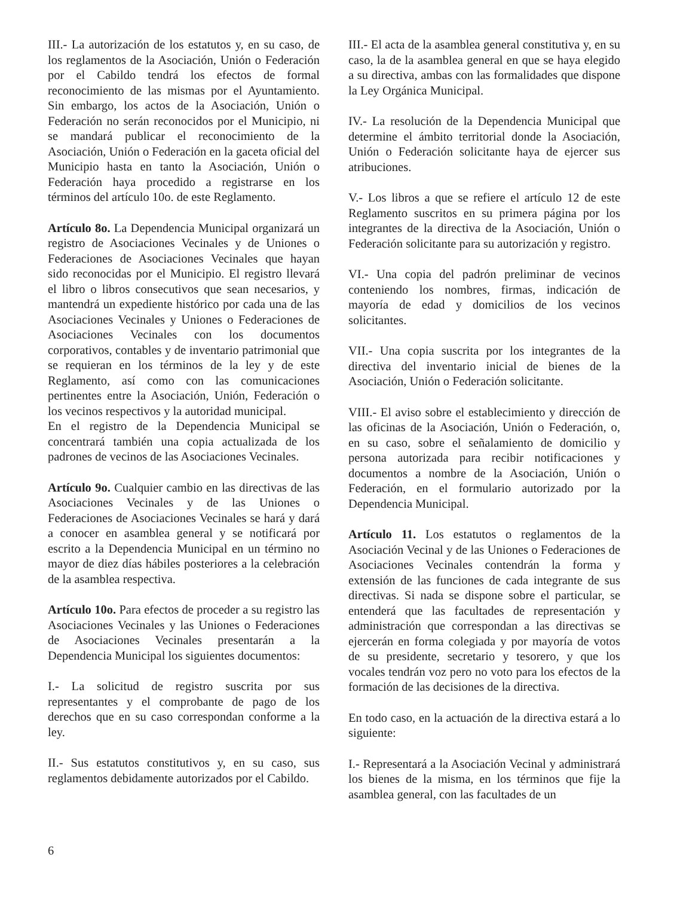III.- La autorización de los estatutos y, en su caso, de los reglamentos de la Asociación, Unión o Federación por el Cabildo tendrá los efectos de formal reconocimiento de las mismas por el Ayuntamiento. Sin embargo, los actos de la Asociación, Unión o Federación no serán reconocidos por el Municipio, ni se mandará publicar el reconocimiento de la Asociación, Unión o Federación en la gaceta oficial del Municipio hasta en tanto la Asociación, Unión o Federación haya procedido a registrarse en los términos del artículo 10o. de este Reglamento.
Artículo 8o. La Dependencia Municipal organizará un registro de Asociaciones Vecinales y de Uniones o Federaciones de Asociaciones Vecinales que hayan sido reconocidas por el Municipio. El registro llevará el libro o libros consecutivos que sean necesarios, y mantendrá un expediente histórico por cada una de las Asociaciones Vecinales y Uniones o Federaciones de Asociaciones Vecinales con los documentos corporativos, contables y de inventario patrimonial que se requieran en los términos de la ley y de este Reglamento, así como con las comunicaciones pertinentes entre la Asociación, Unión, Federación o los vecinos respectivos y la autoridad municipal.
En el registro de la Dependencia Municipal se concentrará también una copia actualizada de los padrones de vecinos de las Asociaciones Vecinales.
Artículo 9o. Cualquier cambio en las directivas de las Asociaciones Vecinales y de las Uniones o Federaciones de Asociaciones Vecinales se hará y dará a conocer en asamblea general y se notificará por escrito a la Dependencia Municipal en un término no mayor de diez días hábiles posteriores a la celebración de la asamblea respectiva.
Artículo 10o. Para efectos de proceder a su registro las Asociaciones Vecinales y las Uniones o Federaciones de Asociaciones Vecinales presentarán a la Dependencia Municipal los siguientes documentos:
I.- La solicitud de registro suscrita por sus representantes y el comprobante de pago de los derechos que en su caso correspondan conforme a la ley.
II.- Sus estatutos constitutivos y, en su caso, sus reglamentos debidamente autorizados por el Cabildo.
III.- El acta de la asamblea general constitutiva y, en su caso, la de la asamblea general en que se haya elegido a su directiva, ambas con las formalidades que dispone la Ley Orgánica Municipal.
IV.- La resolución de la Dependencia Municipal que determine el ámbito territorial donde la Asociación, Unión o Federación solicitante haya de ejercer sus atribuciones.
V.- Los libros a que se refiere el artículo 12 de este Reglamento suscritos en su primera página por los integrantes de la directiva de la Asociación, Unión o Federación solicitante para su autorización y registro.
VI.- Una copia del padrón preliminar de vecinos conteniendo los nombres, firmas, indicación de mayoría de edad y domicilios de los vecinos solicitantes.
VII.- Una copia suscrita por los integrantes de la directiva del inventario inicial de bienes de la Asociación, Unión o Federación solicitante.
VIII.- El aviso sobre el establecimiento y dirección de las oficinas de la Asociación, Unión o Federación, o, en su caso, sobre el señalamiento de domicilio y persona autorizada para recibir notificaciones y documentos a nombre de la Asociación, Unión o Federación, en el formulario autorizado por la Dependencia Municipal.
Artículo 11. Los estatutos o reglamentos de la Asociación Vecinal y de las Uniones o Federaciones de Asociaciones Vecinales contendrán la forma y extensión de las funciones de cada integrante de sus directivas. Si nada se dispone sobre el particular, se entenderá que las facultades de representación y administración que correspondan a las directivas se ejercerán en forma colegiada y por mayoría de votos de su presidente, secretario y tesorero, y que los vocales tendrán voz pero no voto para los efectos de la formación de las decisiones de la directiva.
En todo caso, en la actuación de la directiva estará a lo siguiente:
I.- Representará a la Asociación Vecinal y administrará los bienes de la misma, en los términos que fije la asamblea general, con las facultades de un
6